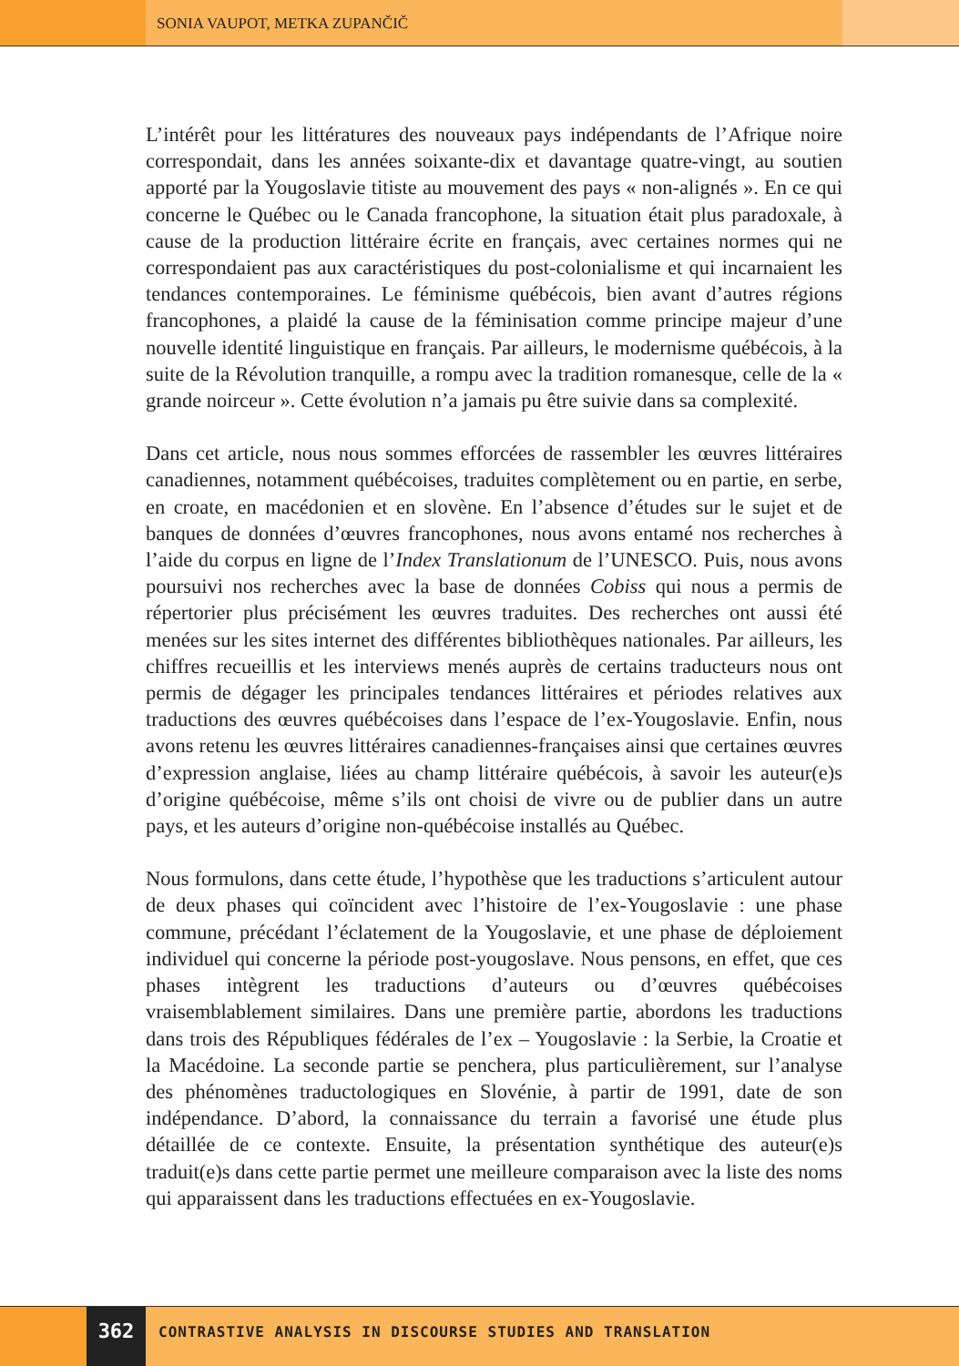SONIA VAUPOT, METKA ZUPANČIČ
L’intérêt pour les littératures des nouveaux pays indépendants de l’Afrique noire correspondait, dans les années soixante-dix et davantage quatre-vingt, au soutien apporté par la Yougoslavie titiste au mouvement des pays « non-alignés ». En ce qui concerne le Québec ou le Canada francophone, la situation était plus paradoxale, à cause de la production littéraire écrite en français, avec certaines normes qui ne correspondaient pas aux caractéristiques du post-colonialisme et qui incarnaient les tendances contemporaines. Le féminisme québécois, bien avant d’autres régions francophones, a plaidé la cause de la féminisation comme principe majeur d’une nouvelle identité linguistique en français. Par ailleurs, le modernisme québécois, à la suite de la Révolution tranquille, a rompu avec la tradition romanesque, celle de la « grande noirceur ». Cette évolution n’a jamais pu être suivie dans sa complexité.
Dans cet article, nous nous sommes efforcées de rassembler les œuvres littéraires canadiennes, notamment québécoises, traduites complètement ou en partie, en serbe, en croate, en macédonien et en slovène. En l’absence d’études sur le sujet et de banques de données d’œuvres francophones, nous avons entamé nos recherches à l’aide du corpus en ligne de l’Index Translationum de l’UNESCO. Puis, nous avons poursuivi nos recherches avec la base de données Cobiss qui nous a permis de répertorier plus précisément les œuvres traduites. Des recherches ont aussi été menées sur les sites internet des différentes bibliothèques nationales. Par ailleurs, les chiffres recueillis et les interviews menés auprès de certains traducteurs nous ont permis de dégager les principales tendances littéraires et périodes relatives aux traductions des œuvres québécoises dans l’espace de l’ex-Yougoslavie. Enfin, nous avons retenu les œuvres littéraires canadiennes-françaises ainsi que certaines œuvres d’expression anglaise, liées au champ littéraire québécois, à savoir les auteur(e)s d’origine québécoise, même s’ils ont choisi de vivre ou de publier dans un autre pays, et les auteurs d’origine non-québécoise installés au Québec.
Nous formulons, dans cette étude, l’hypothèse que les traductions s’articulent autour de deux phases qui coïncident avec l’histoire de l’ex-Yougoslavie : une phase commune, précédant l’éclatement de la Yougoslavie, et une phase de déploiement individuel qui concerne la période post-yougoslave. Nous pensons, en effet, que ces phases intègrent les traductions d’auteurs ou d’œuvres québécoises vraisemblablement similaires. Dans une première partie, abordons les traductions dans trois des Républiques fédérales de l’ex – Yougoslavie : la Serbie, la Croatie et la Macédoine. La seconde partie se penchera, plus particulièrement, sur l’analyse des phénomènes traductologiques en Slovénie, à partir de 1991, date de son indépendance. D’abord, la connaissance du terrain a favorisé une étude plus détaillée de ce contexte. Ensuite, la présentation synthétique des auteur(e)s traduit(e)s dans cette partie permet une meilleure comparaison avec la liste des noms qui apparaissent dans les traductions effectuées en ex-Yougoslavie.
362
CONTRASTIVE ANALYSIS IN DISCOURSE STUDIES AND TRANSLATION